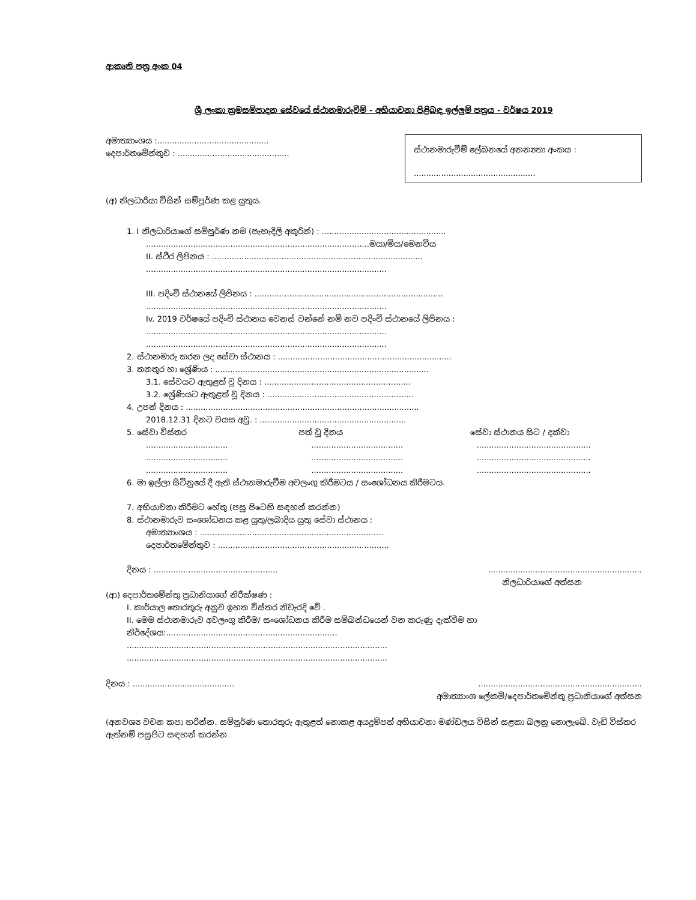ආකෘති පත්‍ර අංක 04
ශ්‍රී ලංකා ක්‍රමසම්පාදන සේවයේ ස්ථානමාරුවීම් - අභියාචනා පිළිබඳ ඉල්ලුම් පත්‍රය - වර්ෂය 2019
අමාත්‍යාංශය :.............................................
දෙපාර්තමේන්තුව : .............................................
ස්ථානමාරුවීම් ලේඛනයේ අනන්‍යතා අංකය :
.................................................
(අ) නිලධාරියා විසින් සම්පූර්ණ කළ යුතුය.
1. I නිලධාරියාගේ සම්පූර්ණ නම (පැහැදිලි අකුරින්) : ..................................................
..........................................................................................මයා/මිය/මෙනවිය
II. ස්ථිර ලිපිනය : .....................................................................................
.................................................................................................
III. පදිංචි ස්ථානයේ ලිපිනය : ............................................................................
.................................................................................................
Iv. 2019 වර්ෂයේ පදිංචි ස්ථානය වෙනස් වන්නේ නම් නව පදිංචි ස්ථානයේ ලිපිනය :
.................................................................................................
.................................................................................................
2. ස්ථානමාරු කරන ලද සේවා ස්ථානය : ......................................................................
3. තනතුර හා ශ්‍රේණිය : ......................................................................................
3.1. සේවයට ඇතුළත් වූ දිනය : ...........................................................
3.2. ශ්‍රේණියට ඇතුළත් වූ දිනය : ...........................................................
4. උපන් දිනය : ..............................................................................................
2018.12.31 දිනට වයස අවු. : ...........................................................
5. සේවා විස්තර පත් වූ දිනය සේවා ස්ථානය සිට / දක්වා
.................................
.....................................
..............................................
.................................
.....................................
..............................................
.................................
.....................................
..............................................
6. මා ඉල්ලා සිටිනුයේ දී ඇති ස්ථානමාරුවීම අවලංගු කිරීමටය / සංශෝධනය කිරීමටය.
7. අභියාචනා කිරීමට හේතු (පසු පිටෙහි සඳහන් කරන්න)
8. ස්ථානමාරුව සංශෝධනය කළ යුතු/ලබාදිය යුතු සේවා ස්ථානය :
අමාත්‍යාංශය : ..........................................................................
දෙපාර්තමේන්තුව : .....................................................................
දිනය : ..................................................
..............................................................
නිලධාරියාගේ අත්සන
(ආ) දෙපාර්තමේන්තු ප්‍රධානියාගේ නිරීක්ෂණ :
I. කාර්යාල තොරතුරු අනුව ඉහත විස්තර නිවැරදි වේ .
II. මෙම ස්ථානමාරුව අවලංගු කිරීම/ සංශෝධනය කිරීම සම්බන්ධයෙන් වන කරුණු දැක්වීම හා නිර්දේශය:.....................................................................
.........................................................................................................
.........................................................................................................
දිනය : .........................................
..................................................................
අමාත්‍යාංශ ලේකම්/දෙපාර්තමේන්තු ප්‍රධානියාගේ අත්සන
(අනවශ්‍ය වචන කපා හරින්න. සම්පූර්ණ තොරතුරු ඇතුළත් නොකළ අයදුම්පත් අභියාචනා මණ්ඩලය විසින් සළකා බලනු නොලැබේ. වැඩි විස්තර ඇත්නම් පසුපිට සඳහන් කරන්න